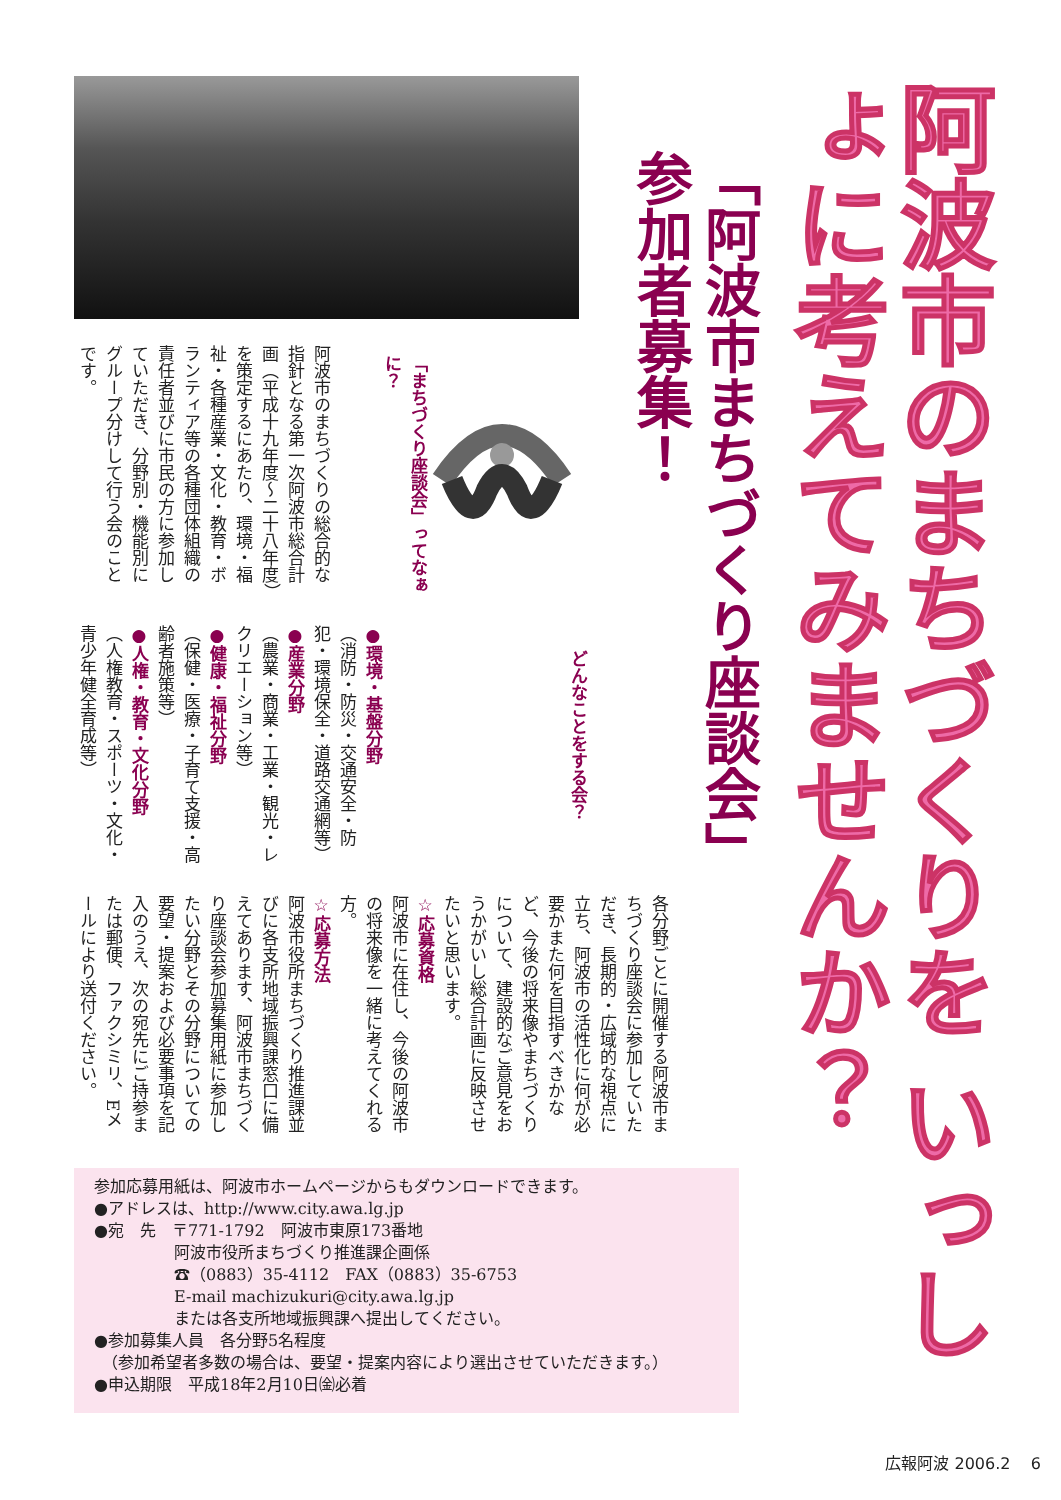阿波市のまちづくりを いっしょに考えてみませんか？
「阿波市まちづくり座談会」 参加者募集！
「まちづくり座談会」ってなぁに？
阿波市のまちづくりの総合的な指針となる第一次阿波市総合計画（平成十九年度～二十八年度）を策定するにあたり、環境・福祉・各種産業・文化・教育・ボランティア等の各種団体組織の責任者並びに市民の方に参加していただき、分野別・機能別にグループ分けして行う会のことです。
どんなことをする会？
●環境・基盤分野
（消防・防災・交通安全・防犯・環境保全・道路交通網等）
●産業分野
（農業・商業・工業・観光・レクリエーション等）
●健康・福祉分野
（保健・医療・子育て支援・高齢者施策等）
●人権・教育・文化分野
（人権教育・スポーツ・文化・青少年健全育成等）
各分野ごとに開催する阿波市まちづくり座談会に参加していただき、長期的・広域的な視点に立ち、阿波市の活性化に何が必要かまた何を目指すべきかなど、今後の将来像やまちづくりについて、建設的なご意見をおうかがいし総合計画に反映させたいと思います。
☆応募資格
阿波市に在住し、今後の阿波市の将来像を一緒に考えてくれる方。
☆応募方法
阿波市役所まちづくり推進課並びに各支所地域振興課窓口に備えてあります、阿波市まちづくり座談会参加募集用紙に参加したい分野とその分野についての要望・提案および必要事項を記入のうえ、次の宛先にご持参または郵便、ファクシミリ、Eメールにより送付ください。
参加応募用紙は、阿波市ホームページからもダウンロードできます。
●アドレスは、http://www.city.awa.lg.jp
●宛　先　〒771-1792　阿波市東原173番地
　　　　　阿波市役所まちづくり推進課企画係
　　　　　☎（0883）35-4112　FAX（0883）35-6753
　　　　　E-mail machizukuri@city.awa.lg.jp
　　　　　または各支所地域振興課へ提出してください。
●参加募集人員　各分野5名程度
　（参加希望者多数の場合は、要望・提案内容により選出させていただきます。）
●申込期限　平成18年2月10日㈮必着
広報阿波 2006.2 6